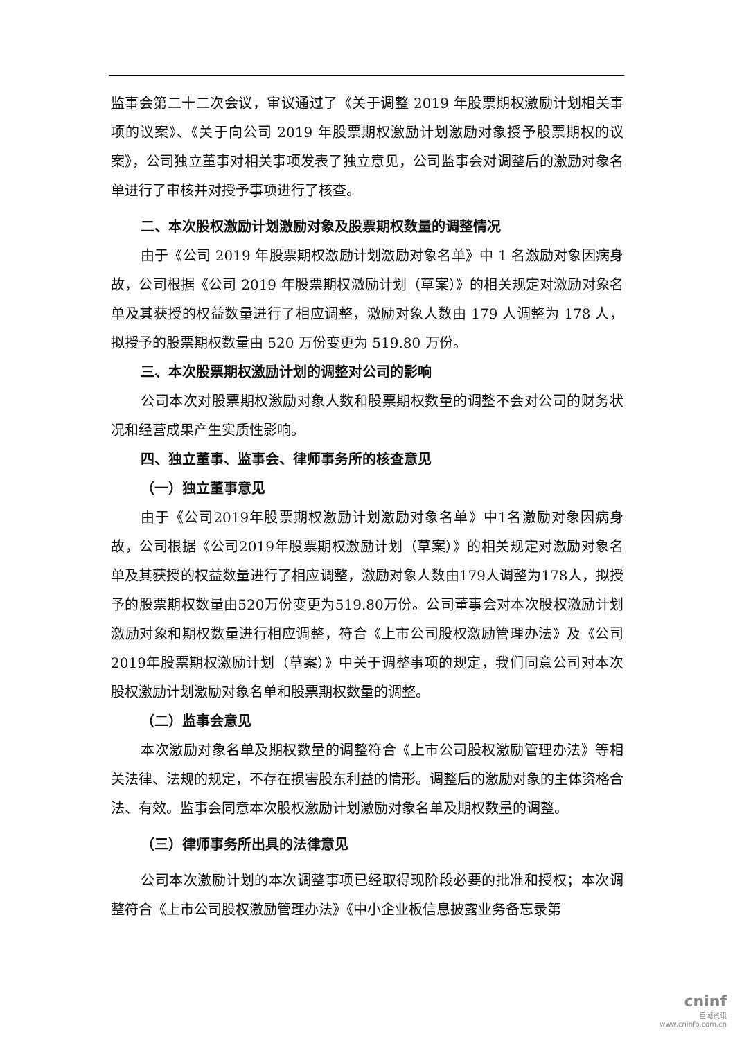监事会第二十二次会议，审议通过了《关于调整 2019 年股票期权激励计划相关事项的议案》、《关于向公司 2019 年股票期权激励计划激励对象授予股票期权的议案》，公司独立董事对相关事项发表了独立意见，公司监事会对调整后的激励对象名单进行了审核并对授予事项进行了核查。
二、本次股权激励计划激励对象及股票期权数量的调整情况
由于《公司 2019 年股票期权激励计划激励对象名单》中 1 名激励对象因病身故，公司根据《公司 2019 年股票期权激励计划（草案）》的相关规定对激励对象名单及其获授的权益数量进行了相应调整，激励对象人数由 179 人调整为 178 人，拟授予的股票期权数量由 520 万份变更为 519.80 万份。
三、本次股票期权激励计划的调整对公司的影响
公司本次对股票期权激励对象人数和股票期权数量的调整不会对公司的财务状况和经营成果产生实质性影响。
四、独立董事、监事会、律师事务所的核查意见
（一）独立董事意见
由于《公司2019年股票期权激励计划激励对象名单》中1名激励对象因病身故，公司根据《公司2019年股票期权激励计划（草案）》的相关规定对激励对象名单及其获授的权益数量进行了相应调整，激励对象人数由179人调整为178人，拟授予的股票期权数量由520万份变更为519.80万份。公司董事会对本次股权激励计划激励对象和期权数量进行相应调整，符合《上市公司股权激励管理办法》及《公司2019年股票期权激励计划（草案）》中关于调整事项的规定，我们同意公司对本次股权激励计划激励对象名单和股票期权数量的调整。
（二）监事会意见
本次激励对象名单及期权数量的调整符合《上市公司股权激励管理办法》等相关法律、法规的规定，不存在损害股东利益的情形。调整后的激励对象的主体资格合法、有效。监事会同意本次股权激励计划激励对象名单及期权数量的调整。
（三）律师事务所出具的法律意见
公司本次激励计划的本次调整事项已经取得现阶段必要的批准和授权；本次调整符合《上市公司股权激励管理办法》《中小企业板信息披露业务备忘录第
cninf
巨潮资讯
www.cninfo.com.cn